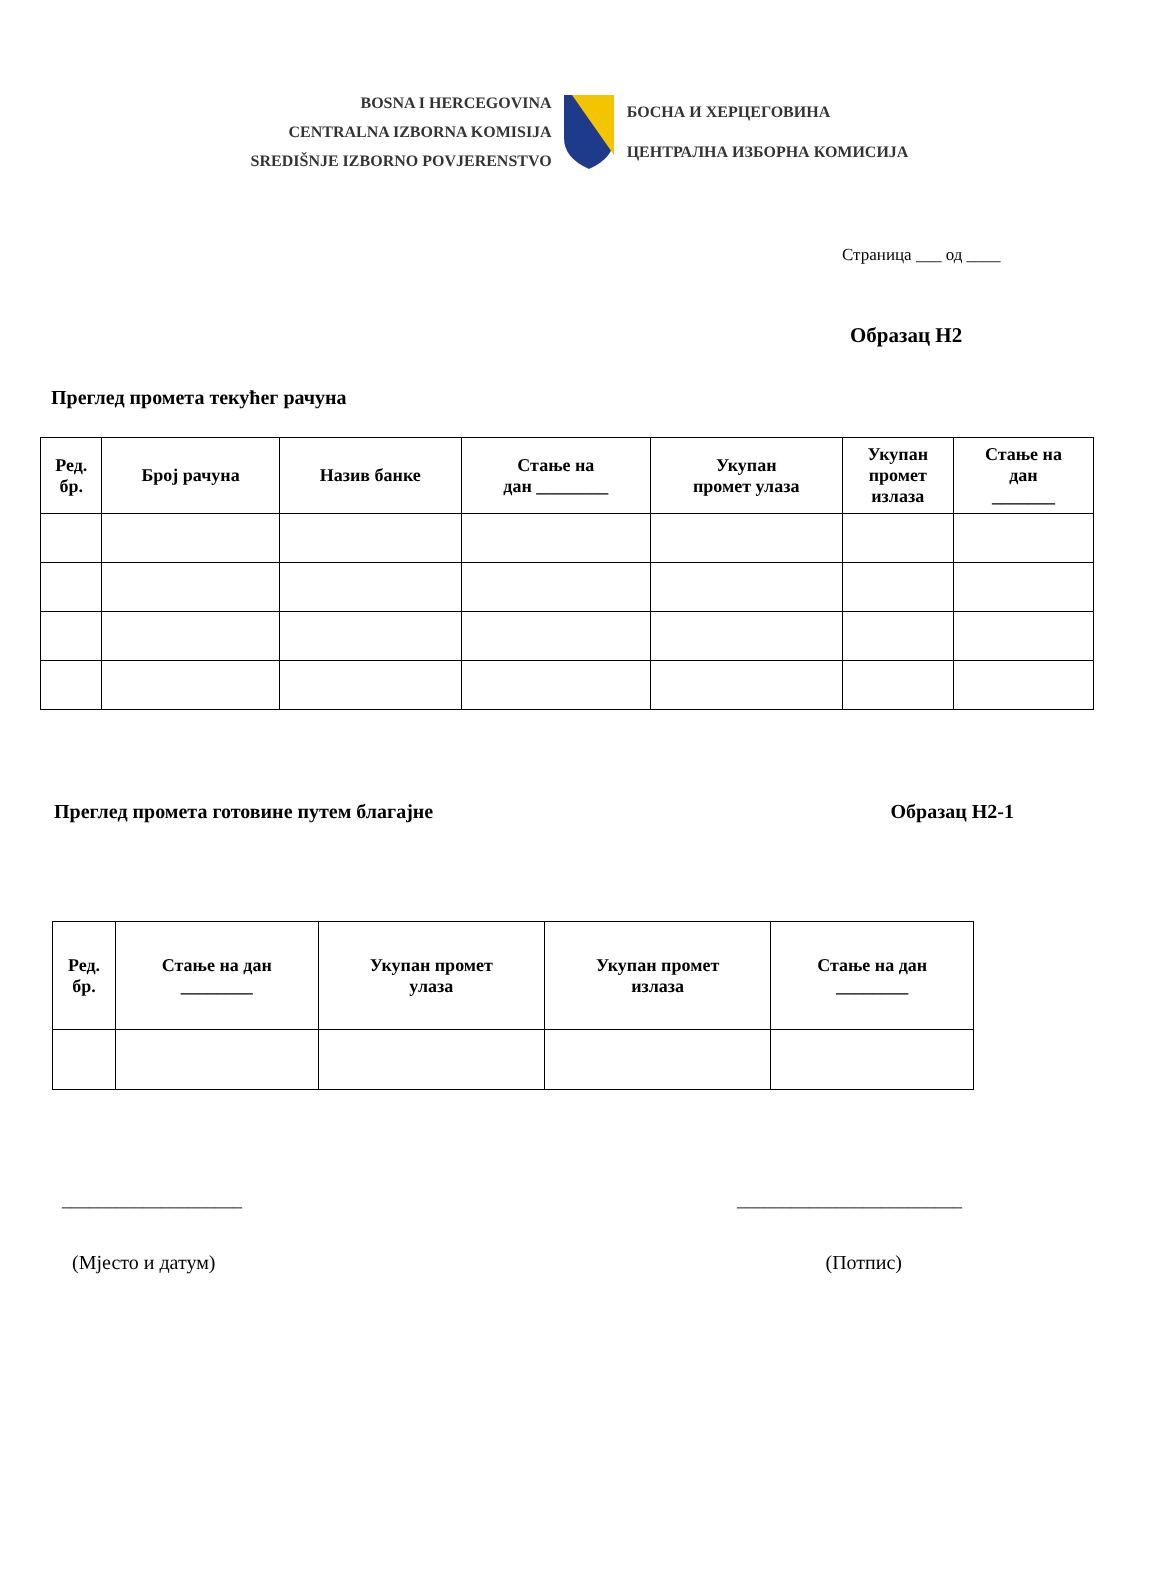BOSNA I HERCEGOVINA
CENTRALNA IZBORNA KOMISIJA
SREDIŠNJE IZBORNO POVJERENSTVO
БОСНА И ХЕРЦЕГОВИНА
ЦЕНТРАЛНА ИЗБОРНА КОМИСИЈА
Страница ___ од ____
Образац Н2
Преглед промета текућег рачуна
| Ред. бр. | Број рачуна | Назив банке | Стање на дан ________ | Укупан промет улаза | Укупан промет излаза | Стање на дан _______ |
| --- | --- | --- | --- | --- | --- | --- |
Преглед промета готовине путем благајне Образац Н2-1
| Ред. бр. | Стање на дан ________ | Укупан промет улаза | Укупан промет излаза | Стање на дан ________ |
| --- | --- | --- | --- | --- |
____________________ _________________________
(Мјесто и датум) (Потпис)